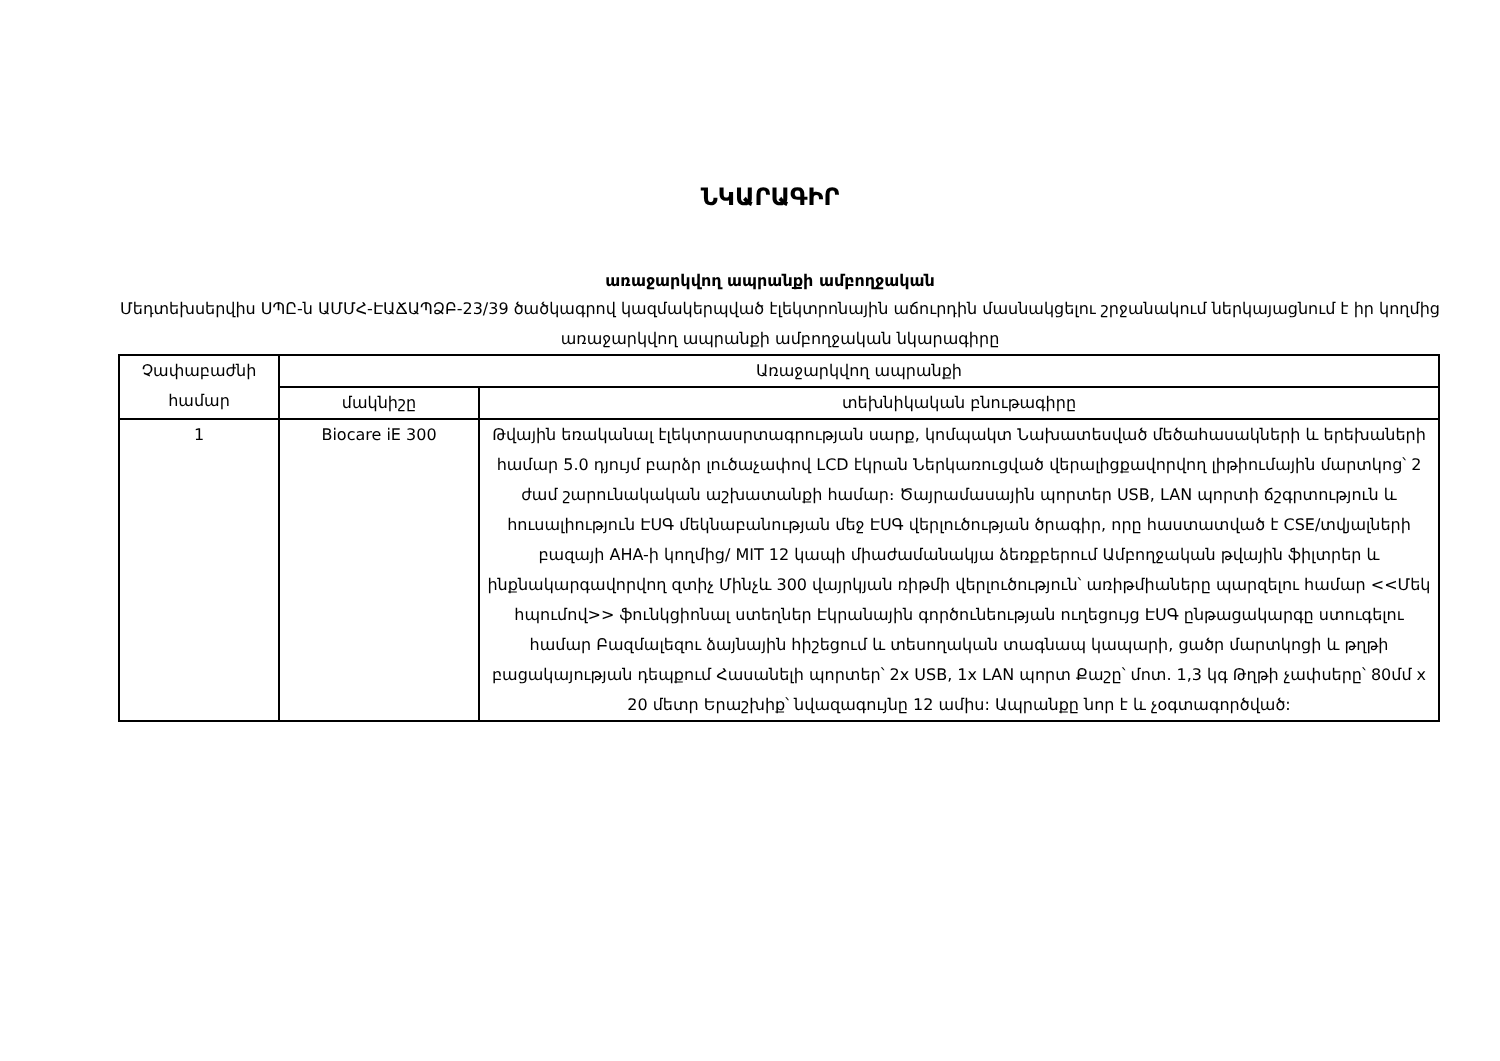ՆԿԱՐԱԳԻՐ
առաջարկվող ապրանքի ամբողջական
Մեդտեխսերվիս ՍՊԸ-ն ԱՄՄՀ-ԷԱՃԱՊՁԲ-23/39 ծածկագրով կազմակերպված էլեկտրոնային աճուրդին մասնակցելու շրջանակում ներկայացնում է իր կողմից առաջարկվող ապրանքի ամբողջական նկարագիրը
| Չափաբաժնի համար | Առաջարկվող ապրանքի | |
| --- | --- | --- |
| | մակնիշը | տեխնիկական բնութագիրը |
| 1 | Biocare iE 300 | Թվային եռականալ էլեկտրասրտագրության սարք, կոմպակտ Նախատեսված մեծահասակների և երեխաների համար 5.0 դյույմ բարձր լուծաչափով LCD էկրան Ներկառուցված վերալիցքավորվող լիթիումային մարտկոց՝ 2 ժամ շարունակական աշխատանքի համար։ Ծայրամասային պորտեր USB, LAN պորտի ճշգրտություն և հուսալիություն ԷՍԳ մեկնաբանության մեջ ԷՍԳ վերլուծության ծրագիր, որը հաստատված է CSE/տվյալների բազայի AHA-ի կողմից/ MIT 12 կապի միաժամանակյա ձեռքբերում Ամբողջական թվային ֆիլտրեր և ինքնակարգավորվող զտիչ Մինչև 300 վայրկյան ռիթմի վերլուծություն՝ առիթմիաները պարզելու համար <<Մեկ հպումով>> ֆունկցիոնալ ստեղներ Էկրանային գործունեության ուղեցույց ԷՍԳ ընթացակարգը ստուգելու համար Բազմալեզու ձայնային հիշեցում և տեսողական տագնապ կապարի, ցածր մարտկոցի և թղթի բացակայության դեպքում Հասանելի պորտեր՝ 2x USB, 1x LAN պորտ Քաշը՝ մոտ. 1,3 կգ Թղթի չափսերը՝ 80մմ x 20 մետր Երաշխիք՝ նվազագույնը 12 ամիս: Ապրանքը նոր է և չօգտագործված: |